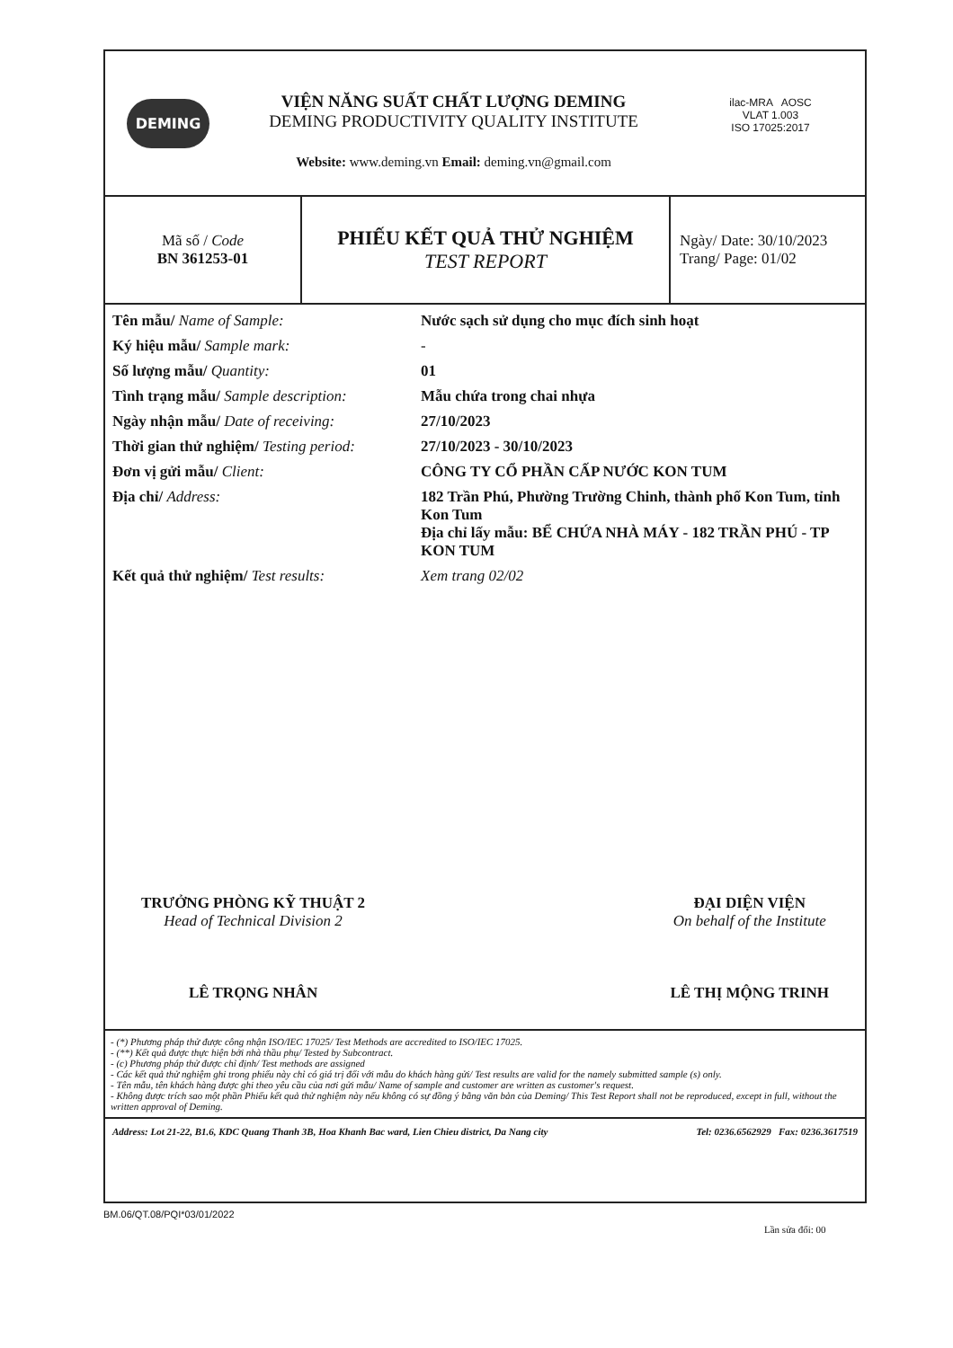DEMING
VIỆN NĂNG SUẤT CHẤT LƯỢNG DEMING
DEMING PRODUCTIVITY QUALITY INSTITUTE
Website: www.deming.vn Email: deming.vn@gmail.com
ilac-MRA AOSC
VLAT 1.003
ISO 17025:2017
| Mã số / Code BN 361253-01 | PHIẾU KẾT QUẢ THỬ NGHIỆM TEST REPORT | Ngày/ Date: 30/10/2023 Trang/ Page: 01/02 |
| Tên mẫu/ Name of Sample: | Nước sạch sử dụng cho mục đích sinh hoạt |
| Ký hiệu mẫu/ Sample mark: | - |
| Số lượng mẫu/ Quantity: | 01 |
| Tình trạng mẫu/ Sample description: | Mẫu chứa trong chai nhựa |
| Ngày nhận mẫu/ Date of receiving: | 27/10/2023 |
| Thời gian thử nghiệm/ Testing period: | 27/10/2023 - 30/10/2023 |
| Đơn vị gửi mẫu/ Client: | CÔNG TY CỔ PHẦN CẤP NƯỚC KON TUM |
| Địa chỉ/ Address: | 182 Trần Phú, Phường Trường Chinh, thành phố Kon Tum, tỉnh Kon Tum Địa chỉ lấy mẫu: BỂ CHỨA NHÀ MÁY - 182 TRẦN PHÚ - TP KON TUM |
| Kết quả thử nghiệm/ Test results: | Xem trang 02/02 |
TRƯỞNG PHÒNG KỸ THUẬT 2
Head of Technical Division 2
LÊ TRỌNG NHÂN
ĐẠI DIỆN VIỆN
On behalf of the Institute
LÊ THỊ MỘNG TRINH
- (*) Phương pháp thử được công nhận ISO/IEC 17025/ Test Methods are accredited to ISO/IEC 17025.
- (**) Kết quả được thực hiện bởi nhà thầu phụ/ Tested by Subcontract.
- (c) Phương pháp thử được chỉ định/ Test methods are assigned
- Các kết quả thử nghiệm ghi trong phiếu này chỉ có giá trị đối với mẫu do khách hàng gửi/ Test results are valid for the namely submitted sample (s) only.
- Tên mẫu, tên khách hàng được ghi theo yêu cầu của nơi gửi mẫu/ Name of sample and customer are written as customer's request.
- Không được trích sao một phần Phiếu kết quả thử nghiệm này nếu không có sự đồng ý bằng văn bản của Deming/ This Test Report shall not be reproduced, except in full, without the written approval of Deming.
Address: Lot 21-22, B1.6, KDC Quang Thanh 3B, Hoa Khanh Bac ward, Lien Chieu district, Da Nang city Tel: 0236.6562929 Fax: 0236.3617519
BM.06/QT.08/PQI*03/01/2022
Lần sửa đổi: 00